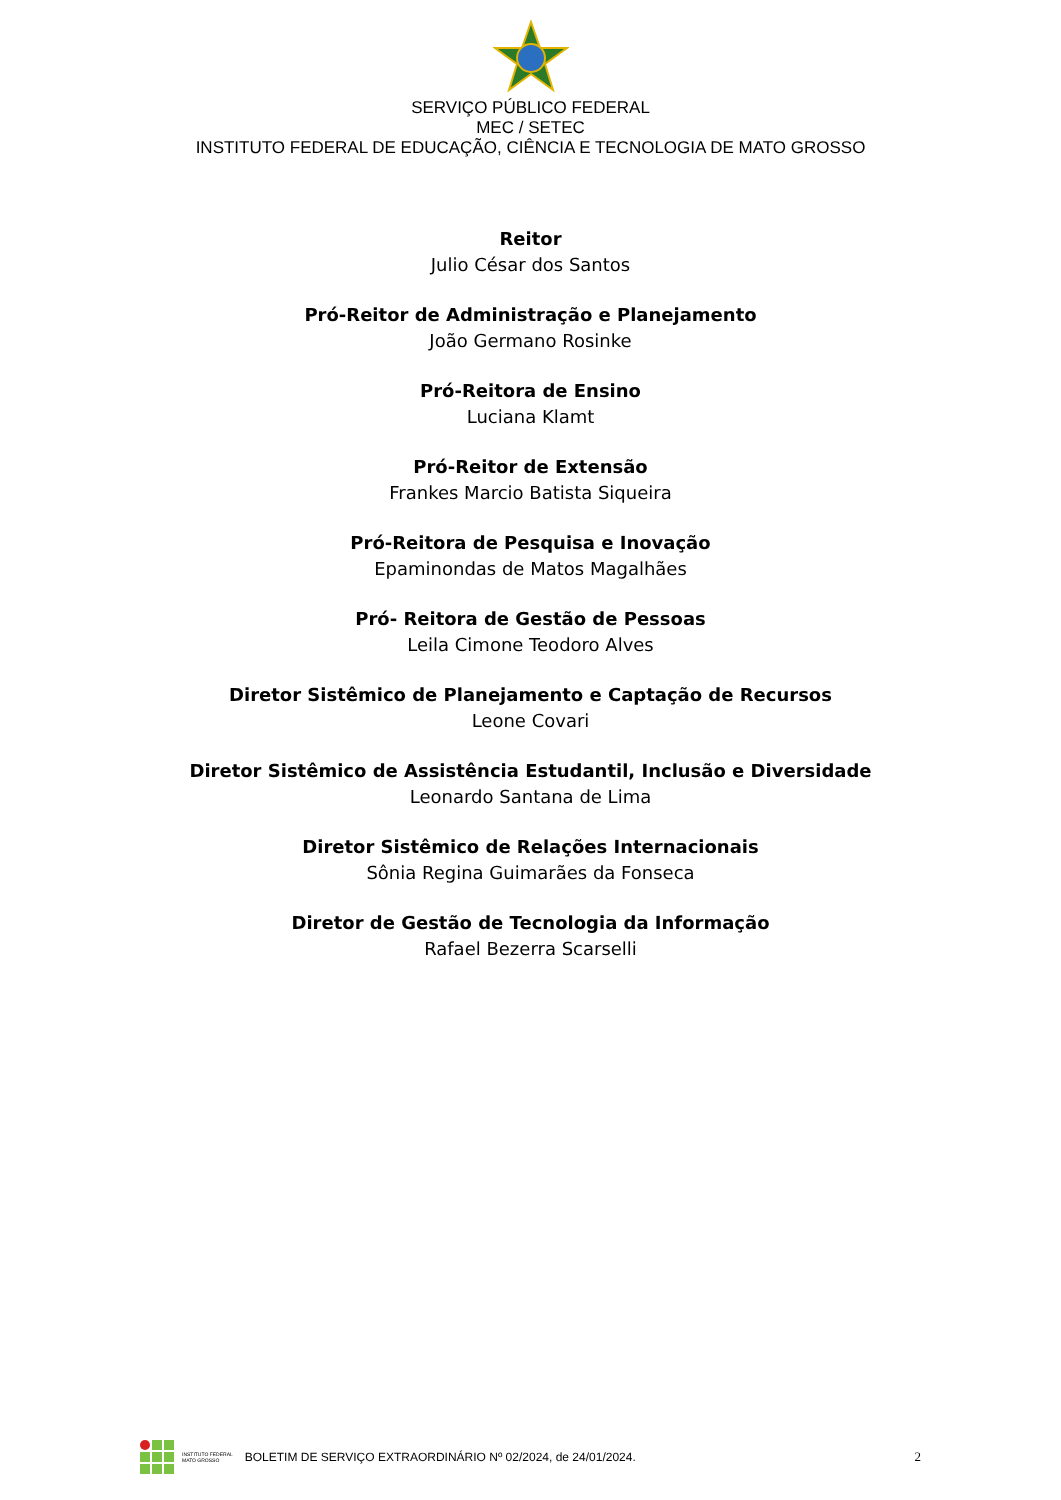SERVIÇO PÚBLICO FEDERAL
MEC / SETEC
INSTITUTO FEDERAL DE EDUCAÇÃO, CIÊNCIA E TECNOLOGIA DE MATO GROSSO
Reitor
Julio César dos Santos
Pró-Reitor de Administração e Planejamento
João Germano Rosinke
Pró-Reitora de Ensino
Luciana Klamt
Pró-Reitor de Extensão
Frankes Marcio Batista Siqueira
Pró-Reitora de Pesquisa e Inovação
Epaminondas de Matos Magalhães
Pró- Reitora de Gestão de Pessoas
Leila Cimone Teodoro Alves
Diretor Sistêmico de Planejamento e Captação de Recursos
Leone Covari
Diretor Sistêmico de Assistência Estudantil, Inclusão e Diversidade
Leonardo Santana de Lima
Diretor Sistêmico de Relações Internacionais
Sônia Regina Guimarães da Fonseca
Diretor de Gestão de Tecnologia da Informação
Rafael Bezerra Scarselli
INSTITUTO FEDERAL
MATO GROSSO
BOLETIM DE SERVIÇO EXTRAORDINÁRIO Nº 02/2024, de 24/01/2024.
2